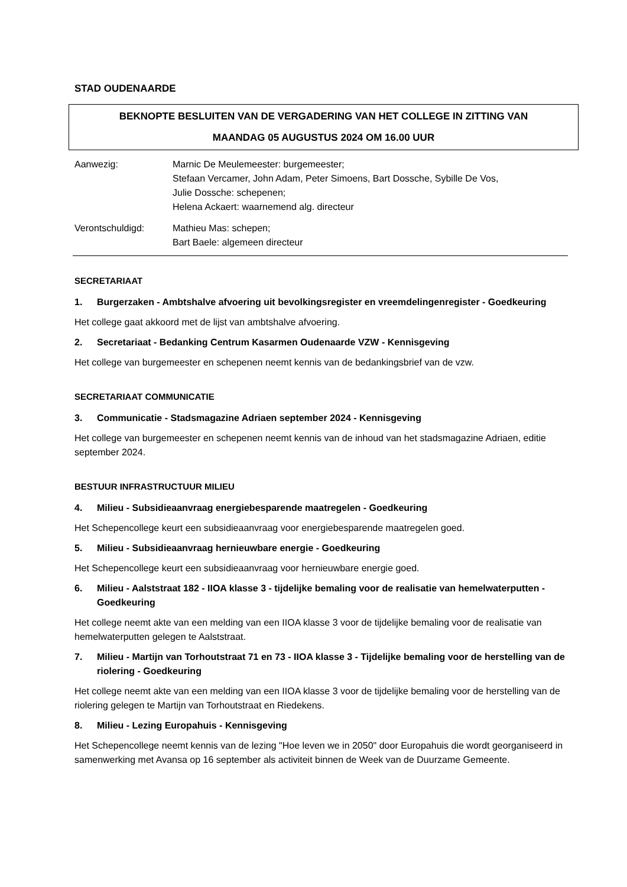STAD OUDENAARDE
BEKNOPTE BESLUITEN VAN DE VERGADERING VAN HET COLLEGE IN ZITTING VAN
MAANDAG 05 AUGUSTUS 2024 OM 16.00 UUR
Aanwezig: Marnic De Meulemeester: burgemeester;
Stefaan Vercamer, John Adam, Peter Simoens, Bart Dossche, Sybille De Vos,
Julie Dossche: schepenen;
Helena Ackaert: waarnemend alg. directeur
Verontschuldigd: Mathieu Mas: schepen;
Bart Baele: algemeen directeur
SECRETARIAAT
1. Burgerzaken - Ambtshalve afvoering uit bevolkingsregister en vreemdelingenregister - Goedkeuring
Het college gaat akkoord met de lijst van ambtshalve afvoering.
2. Secretariaat - Bedanking Centrum Kasarmen Oudenaarde VZW - Kennisgeving
Het college van burgemeester en schepenen neemt kennis van de bedankingsbrief van de vzw.
SECRETARIAAT COMMUNICATIE
3. Communicatie - Stadsmagazine Adriaen september 2024 - Kennisgeving
Het college van burgemeester en schepenen neemt kennis van de inhoud van het stadsmagazine Adriaen, editie september 2024.
BESTUUR INFRASTRUCTUUR MILIEU
4. Milieu - Subsidieaanvraag energiebesparende maatregelen - Goedkeuring
Het Schepencollege keurt een subsidieaanvraag voor energiebesparende maatregelen goed.
5. Milieu - Subsidieaanvraag hernieuwbare energie - Goedkeuring
Het Schepencollege keurt een subsidieaanvraag voor hernieuwbare energie goed.
6. Milieu - Aalststraat 182 - IIOA klasse 3 - tijdelijke bemaling voor de realisatie van hemelwaterputten - Goedkeuring
Het college neemt akte van een melding van een IIOA klasse 3 voor de tijdelijke bemaling voor de realisatie van hemelwaterputten gelegen te Aalststraat.
7. Milieu - Martijn van Torhoutstraat 71 en 73 - IIOA klasse 3 - Tijdelijke bemaling voor de herstelling van de riolering - Goedkeuring
Het college neemt akte van een melding van een IIOA klasse 3 voor de tijdelijke bemaling voor de herstelling van de riolering gelegen te Martijn van Torhoutstraat en Riedekens.
8. Milieu - Lezing Europahuis - Kennisgeving
Het Schepencollege neemt kennis van de lezing "Hoe leven we in 2050" door Europahuis die wordt georganiseerd in samenwerking met Avansa op 16 september als activiteit binnen de Week van de Duurzame Gemeente.